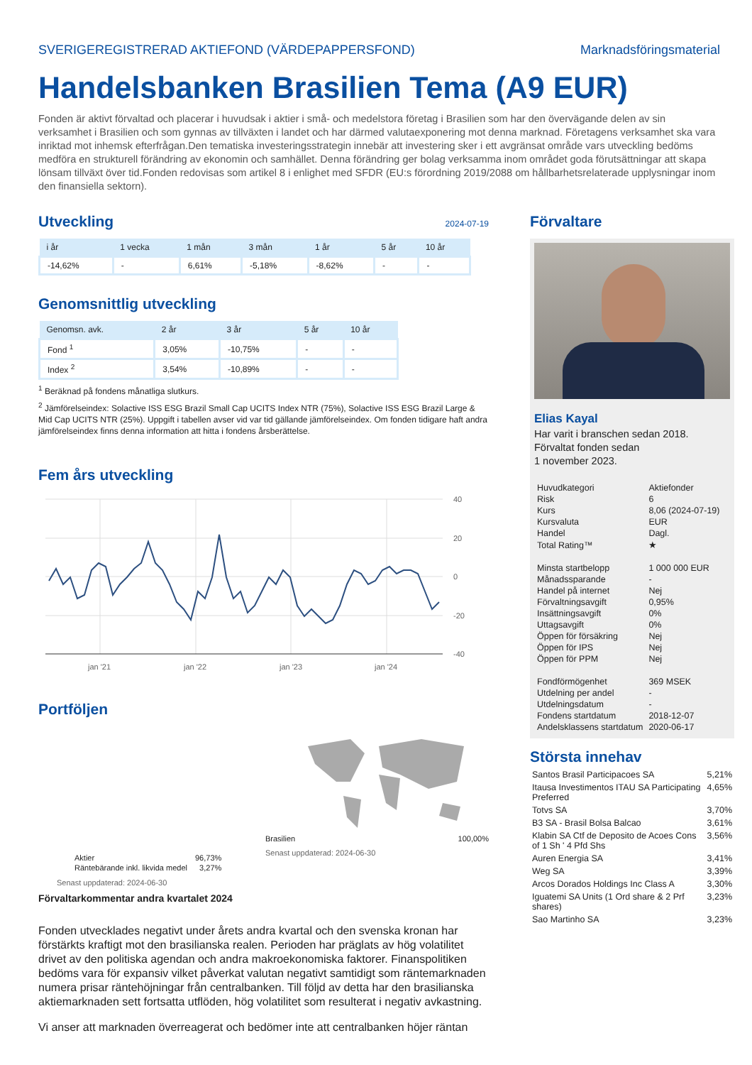SVERIGEREGISTRERAD AKTIEFOND (VÄRDEPAPPERSFOND) Marknadsföringsmaterial
Handelsbanken Brasilien Tema (A9 EUR)
Fonden är aktivt förvaltad och placerar i huvudsak i aktier i små- och medelstora företag i Brasilien som har den övervägande delen av sin verksamhet i Brasilien och som gynnas av tillväxten i landet och har därmed valutaexponering mot denna marknad. Företagens verksamhet ska vara inriktad mot inhemsk efterfrågan.Den tematiska investeringsstrategin innebär att investering sker i ett avgränsat område vars utveckling bedöms medföra en strukturell förändring av ekonomin och samhället. Denna förändring ger bolag verksamma inom området goda förutsättningar att skapa lönsam tillväxt över tid.Fonden redovisas som artikel 8 i enlighet med SFDR (EU:s förordning 2019/2088 om hållbarhetsrelaterade upplysningar inom den finansiella sektorn).
Utveckling
2024-07-19
| i år | 1 vecka | 1 mån | 3 mån | 1 år | 5 år | 10 år |
| --- | --- | --- | --- | --- | --- | --- |
| -14,62% | - | 6,61% | -5,18% | -8,62% | - | - |
Genomsnittlig utveckling
| Genomsn. avk. | 2 år | 3 år | 5 år | 10 år |
| --- | --- | --- | --- | --- |
| Fond <sup>1</sup> | 3,05% | -10,75% | - | - |
| Index <sup>2</sup> | 3,54% | -10,89% | - | - |
<sup>1</sup> Beräknad på fondens månatliga slutkurs.
<sup>2</sup> Jämförelseindex: Solactive ISS ESG Brazil Small Cap UCITS Index NTR (75%), Solactive ISS ESG Brazil Large & Mid Cap UCITS NTR (25%). Uppgift i tabellen avser vid var tid gällande jämförelseindex. Om fonden tidigare haft andra jämförelseindex finns denna information att hitta i fondens årsberättelse.
Fem års utveckling
40
20
0
-20
-40
jan '21
jan '22
jan '23
jan '24
Portföljen
| Aktier | 96,73% |
| Räntebärande inkl. likvida medel | 3,27% |
Senast uppdaterad: 2024-06-30
Brasilien 100,00%
Senast uppdaterad: 2024-06-30
Förvaltarkommentar andra kvartalet 2024
Fonden utvecklades negativt under årets andra kvartal och den svenska kronan har förstärkts kraftigt mot den brasilianska realen. Perioden har präglats av hög volatilitet drivet av den politiska agendan och andra makroekonomiska faktorer. Finanspolitiken bedöms vara för expansiv vilket påverkat valutan negativt samtidigt som räntemarknaden numera prisar räntehöjningar från centralbanken. Till följd av detta har den brasilianska aktiemarknaden sett fortsatta utflöden, hög volatilitet som resulterat i negativ avkastning.
Vi anser att marknaden överreagerat och bedömer inte att centralbanken höjer räntan
Förvaltare
Elias Kayal
Har varit i branschen sedan 2018.
Förvaltat fonden sedan
1 november 2023.
| Huvudkategori | Aktiefonder |
| Risk | 6 |
| Kurs | 8,06 (2024-07-19) |
| Kursvaluta | EUR |
| Handel | Dagl. |
| Total Rating™ | ★ |
| Minsta startbelopp | 1 000 000 EUR |
| Månadssparande | - |
| Handel på internet | Nej |
| Förvaltningsavgift | 0,95% |
| Insättningsavgift | 0% |
| Uttagsavgift | 0% |
| Öppen för försäkring | Nej |
| Öppen för IPS | Nej |
| Öppen för PPM | Nej |
| Fondförmögenhet | 369 MSEK |
| Utdelning per andel | - |
| Utdelningsdatum | - |
| Fondens startdatum | 2018-12-07 |
| Andelsklassens startdatum | 2020-06-17 |
Största innehav
| Santos Brasil Participacoes SA | 5,21% |
| Itausa Investimentos ITAU SA Participating Preferred | 4,65% |
| Totvs SA | 3,70% |
| B3 SA - Brasil Bolsa Balcao | 3,61% |
| Klabin SA Ctf de Deposito de Acoes Cons of 1 Sh ' 4 Pfd Shs | 3,56% |
| Auren Energia SA | 3,41% |
| Weg SA | 3,39% |
| Arcos Dorados Holdings Inc Class A | 3,30% |
| Iguatemi SA Units (1 Ord share & 2 Prf shares) | 3,23% |
| Sao Martinho SA | 3,23% |